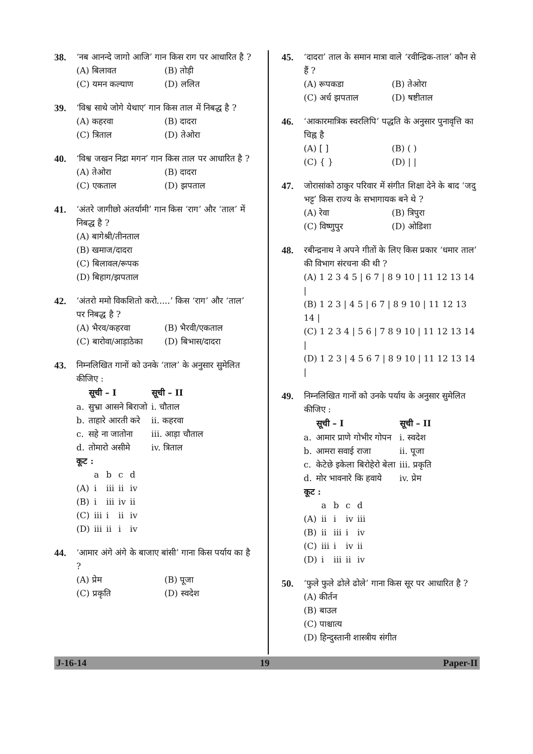38. ‘नब आनन्दे जागो आजि’ गान किस राग पर आधारित है ?
(A) बिलावत (B) तोड़ी (C) यमन कल्याण (D) ललित
39. ‘विश्व साथे जोगे येथाए’ गान किस ताल में निबद्ध है ?
(A) कहरवा (B) दादरा (C) त्रिताल (D) तेओरा
40. ‘विश्व जखन निद्रा मगन’ गान किस ताल पर आधारित है ?
(A) तेओरा (B) दादरा (C) एकताल (D) झपताल
41. ‘अंतरे जागीछो अंतर्यामी’ गान किस ‘राग’ और ‘ताल’ में निबद्ध है ?
(A) बागेश्री/तीनताल
(B) खमाज/दादरा
(C) बिलावल/रूपक
(D) बिहाग/झपताल
42. ‘अंतरो ममो विकशितो करो.....’ किस ‘राग’ और ‘ताल’ पर निबद्ध है ?
(A) भैरव/कहरवा (B) भैरवी/एकताल (C) बारोवा/आड़ाठेका (D) बिभास/दादरा
43. निम्नलिखित गानों को उनके ‘ताल’ के अनुसार सुमेलित कीजिए :
| | सूची – I | सूची – II |
| --- | --- | --- |
| a. | सुभ्रा आसने बिराजो | i. चौताल |
| b. | ताहारे आरती करे | ii. कहरवा |
| c. | सहे ना जातोना | iii. आड़ा चौताल |
| d. | तोमारो असीमे | iv. त्रिताल |
कूट :
| | a | b | c | d |
| (A) | i | iii | ii | iv |
| (B) | i | iii | iv | ii |
| (C) | iii | i | ii | iv |
| (D) | iii | ii | i | iv |
44. ‘आमार अंगे अंगे के बाजाए बांसी’ गाना किस पर्याय का है ?
(A) प्रेम (B) पूजा (C) प्रकृति (D) स्वदेश
45. ‘दादरा’ ताल के समान मात्रा वाले ‘रवीन्द्रिक-ताल’ कौन से हैं ?
(A) रूपकडा (B) तेओरा (C) अर्ध झपताल (D) षष्टीताल
46. ‘आकारमात्रिक स्वरलिपि’ पद्धति के अनुसार पुनावृत्ति का चिह्न है
(A) [ ] (B) ( ) (C) { } (D) | |
47. जोरासांको ठाकुर परिवार में संगीत शिक्षा देने के बाद ‘जदु भट्ट’ किस राज्य के सभागायक बने थे ?
(A) रेवा (B) त्रिपुरा (C) विष्णुपुर (D) ओडिशा
48. रबीन्द्रनाथ ने अपने गीतों के लिए किस प्रकार ‘धमार ताल’ की विभाग संरचना की थी ?
(A) 1 2 3 4 5 | 6 7 | 8 9 10 | 11 12 13 14 |
(B) 1 2 3 | 4 5 | 6 7 | 8 9 10 | 11 12 13 14 |
(C) 1 2 3 4 | 5 6 | 7 8 9 10 | 11 12 13 14 |
(D) 1 2 3 | 4 5 6 7 | 8 9 10 | 11 12 13 14 |
49. निम्नलिखित गानों को उनके पर्याय के अनुसार सुमेलित कीजिए :
| | सूची – I | सूची – II |
| --- | --- | --- |
| a. | आमार प्राणे गोभीर गोपन | i. स्वदेश |
| b. | आमरा सवाई राजा | ii. पूजा |
| c. | केटेछे इकेला बिरोहेरो बेला | iii. प्रकृति |
| d. | मोर भावनारे कि हवाये | iv. प्रेम |
कूट :
| | a | b | c | d |
| (A) | ii | i | iv | iii |
| (B) | ii | iii | i | iv |
| (C) | iii | i | iv | ii |
| (D) | i | iii | ii | iv |
50. ‘फुले फुले ढोले ढोले’ गाना किस सूर पर आधारित है ?
(A) कीर्तन
(B) बाउल
(C) पाश्चात्य
(D) हिन्दुस्तानी शास्त्रीय संगीत
J-16-14 19 Paper-II